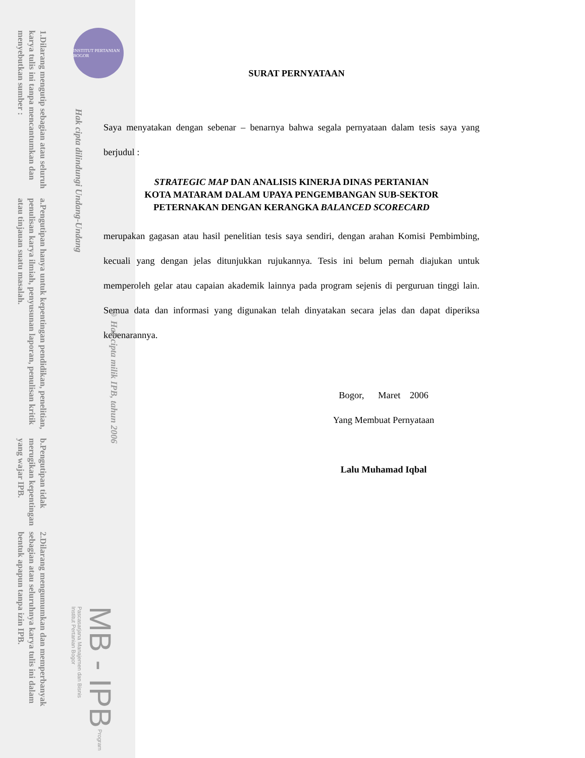INSTITUT PERTANIAN BOGOR
1.Dilarang mengutip sebagian atau seluruh karya tulis ini tanpa mencantumkan dan menyebutkan sumber :
a.Pengutipan hanya untuk kepentingan pendidikan, penelitian, penulisan karya ilmiah, penyusunan laporan, penulisan kritik atau tinjauan suatu masalah.
b.Pengutipan tidak merugikan kepentingan yang wajar IPB.
2.Dilarang mengumumkan dan memperbanyak sebagian atau seluruhnya karya tulis ini dalam bentuk apapun tanpa izin IPB.
Hak cipta dilindungi Undang-Undang
© Hak cipta milik IPB, tahun 2006
MB - IPB Program Pascasarjana Manajemen dan Bisnis
Institut Pertanian Bogor
SURAT PERNYATAAN
Saya menyatakan dengan sebenar – benarnya bahwa segala pernyataan dalam tesis saya yang berjudul :
STRATEGIC MAP DAN ANALISIS KINERJA DINAS PERTANIAN
KOTA MATARAM DALAM UPAYA PENGEMBANGAN SUB-SEKTOR
PETERNAKAN DENGAN KERANGKA BALANCED SCORECARD
merupakan gagasan atau hasil penelitian tesis saya sendiri, dengan arahan Komisi Pembimbing, kecuali yang dengan jelas ditunjukkan rujukannya. Tesis ini belum pernah diajukan untuk memperoleh gelar atau capaian akademik lainnya pada program sejenis di perguruan tinggi lain. Semua data dan informasi yang digunakan telah dinyatakan secara jelas dan dapat diperiksa kebenarannya.
Bogor, Maret 2006
Yang Membuat Pernyataan
Lalu Muhamad Iqbal